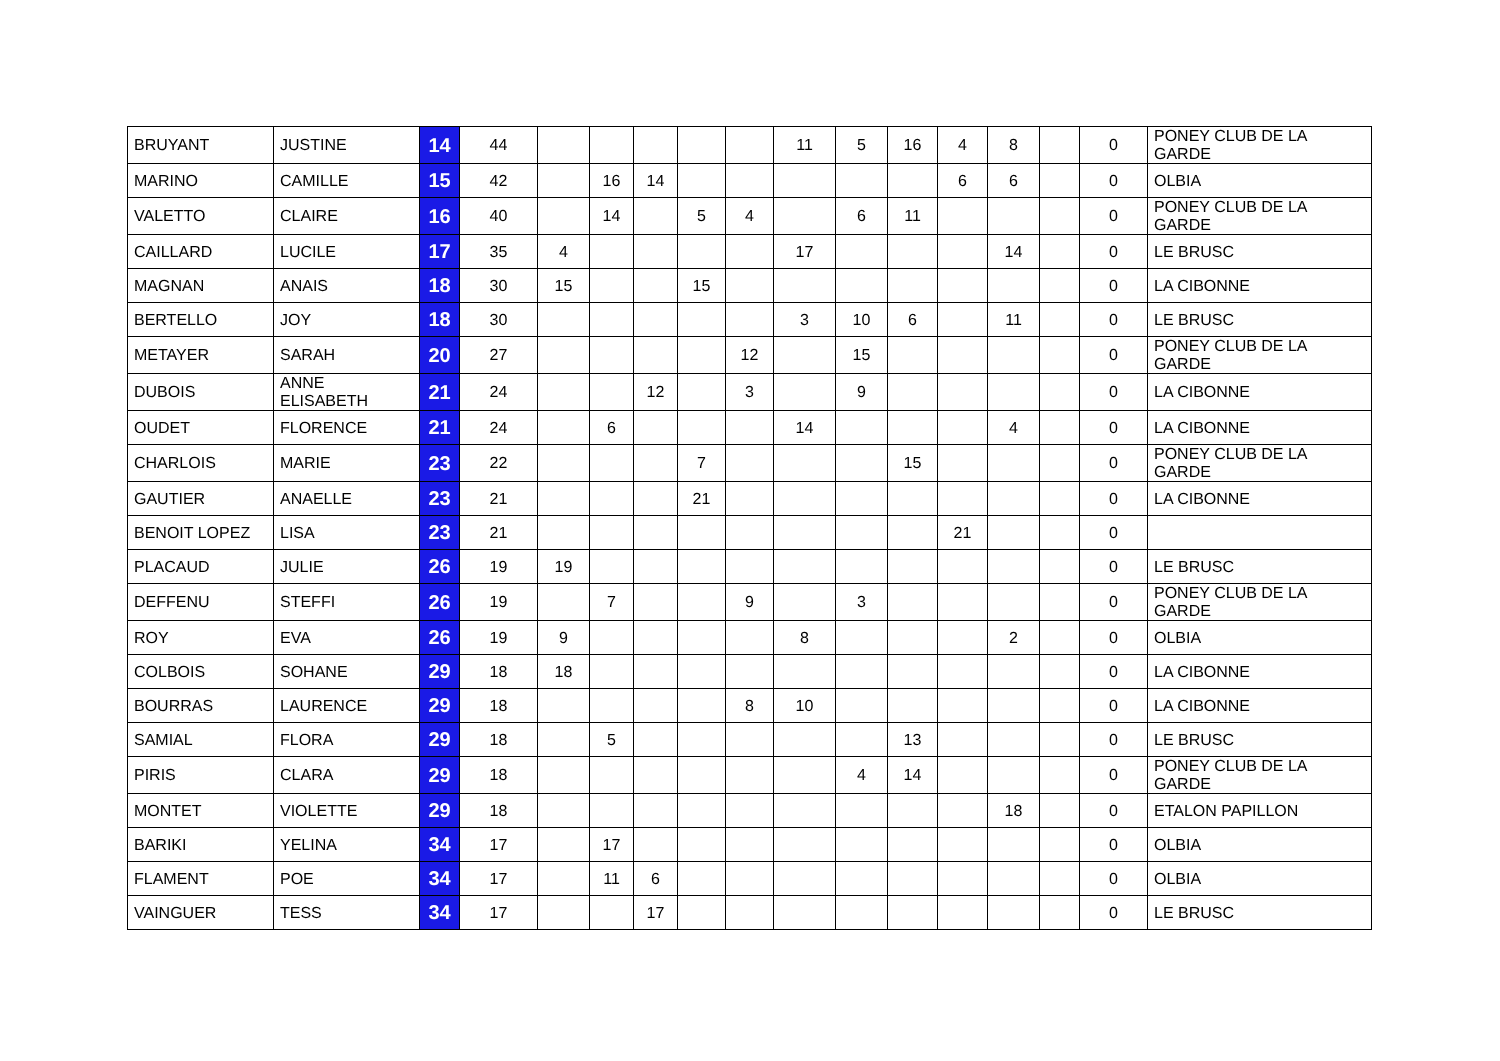| BRUYANT | JUSTINE | 14 | 44 | | | | | | 11 | 5 | 16 | 4 | 8 | | 0 | PONEY CLUB DE LA GARDE |
| MARINO | CAMILLE | 15 | 42 | | 16 | 14 | | | | | | 6 | 6 | | 0 | OLBIA |
| VALETTO | CLAIRE | 16 | 40 | | 14 | | 5 | 4 | | 6 | 11 | | | | 0 | PONEY CLUB DE LA GARDE |
| CAILLARD | LUCILE | 17 | 35 | 4 | | | | | 17 | | | | 14 | | 0 | LE BRUSC |
| MAGNAN | ANAIS | 18 | 30 | 15 | | | 15 | | | | | | | | 0 | LA CIBONNE |
| BERTELLO | JOY | 18 | 30 | | | | | | 3 | 10 | 6 | | 11 | | 0 | LE BRUSC |
| METAYER | SARAH | 20 | 27 | | | | | 12 | | 15 | | | | | 0 | PONEY CLUB DE LA GARDE |
| DUBOIS | ANNE ELISABETH | 21 | 24 | | | 12 | | 3 | | 9 | | | | | 0 | LA CIBONNE |
| OUDET | FLORENCE | 21 | 24 | | 6 | | | | 14 | | | | 4 | | 0 | LA CIBONNE |
| CHARLOIS | MARIE | 23 | 22 | | | | 7 | | | | 15 | | | | 0 | PONEY CLUB DE LA GARDE |
| GAUTIER | ANAELLE | 23 | 21 | | | | 21 | | | | | | | | 0 | LA CIBONNE |
| BENOIT LOPEZ | LISA | 23 | 21 | | | | | | | | | 21 | | | 0 | |
| PLACAUD | JULIE | 26 | 19 | 19 | | | | | | | | | | | 0 | LE BRUSC |
| DEFFENU | STEFFI | 26 | 19 | | 7 | | | 9 | | 3 | | | | | 0 | PONEY CLUB DE LA GARDE |
| ROY | EVA | 26 | 19 | 9 | | | | | 8 | | | | 2 | | 0 | OLBIA |
| COLBOIS | SOHANE | 29 | 18 | 18 | | | | | | | | | | | 0 | LA CIBONNE |
| BOURRAS | LAURENCE | 29 | 18 | | | | | 8 | 10 | | | | | | 0 | LA CIBONNE |
| SAMIAL | FLORA | 29 | 18 | | 5 | | | | | | 13 | | | | 0 | LE BRUSC |
| PIRIS | CLARA | 29 | 18 | | | | | | | 4 | 14 | | | | 0 | PONEY CLUB DE LA GARDE |
| MONTET | VIOLETTE | 29 | 18 | | | | | | | | | | 18 | | 0 | ETALON PAPILLON |
| BARIKI | YELINA | 34 | 17 | | 17 | | | | | | | | | | 0 | OLBIA |
| FLAMENT | POE | 34 | 17 | | 11 | 6 | | | | | | | | | 0 | OLBIA |
| VAINGUER | TESS | 34 | 17 | | | 17 | | | | | | | | | 0 | LE BRUSC |